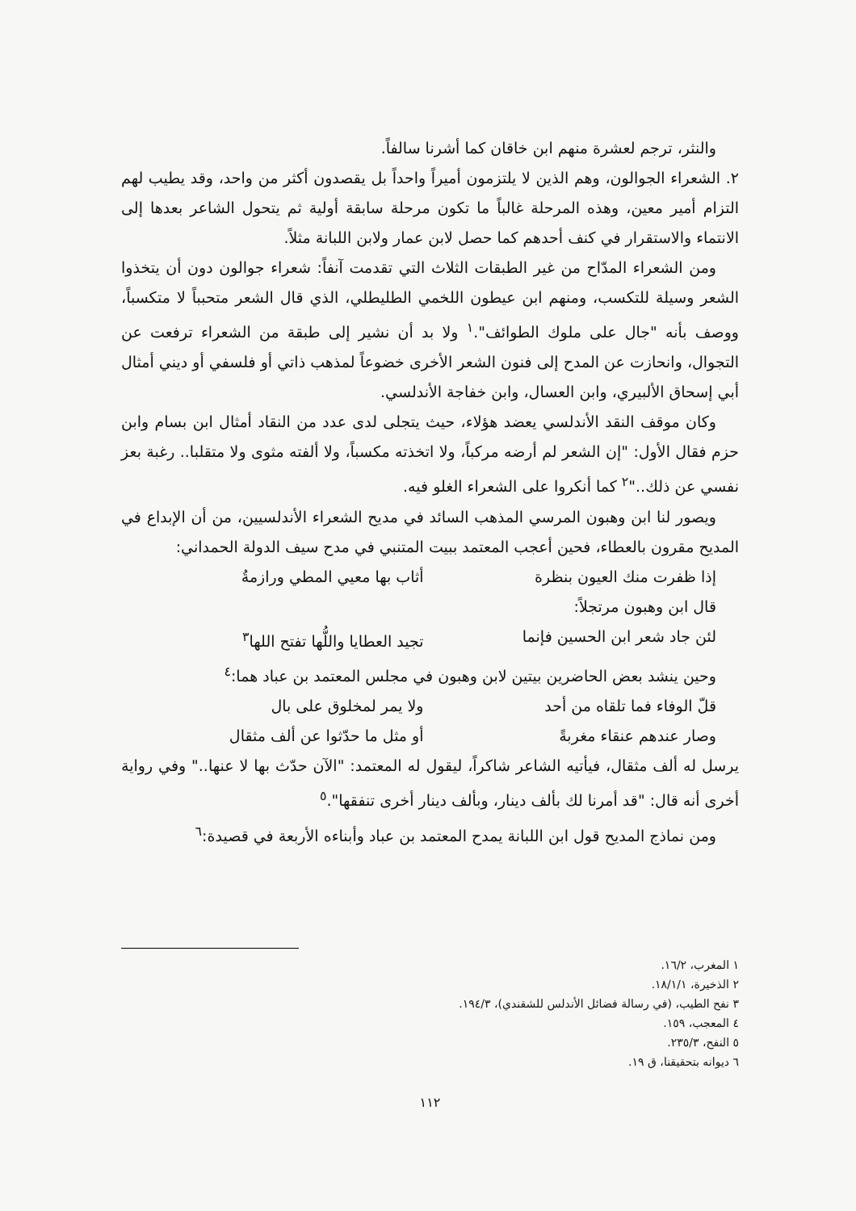والنثر، ترجم لعشرة منهم ابن خاقان كما أشرنا سالفاً.
٢. الشعراء الجوالون، وهم الذين لا يلتزمون أميراً واحداً بل يقصدون أكثر من واحد، وقد يطيب لهم التزام أمير معين، وهذه المرحلة غالباً ما تكون مرحلة سابقة أولية ثم يتحول الشاعر بعدها إلى الانتماء والاستقرار في كنف أحدهم كما حصل لابن عمار ولابن اللبانة مثلاً.
ومن الشعراء المدّاح من غير الطبقات الثلاث التي تقدمت آنفاً: شعراء جوالون دون أن يتخذوا الشعر وسيلة للتكسب، ومنهم ابن عيطون اللخمي الطليطلي، الذي قال الشعر متحبباً لا متكسباً، ووصف بأنه "جال على ملوك الطوائف".<sup>١</sup> ولا بد أن نشير إلى طبقة من الشعراء ترفعت عن التجوال، وانحازت عن المدح إلى فنون الشعر الأخرى خضوعاً لمذهب ذاتي أو فلسفي أو ديني أمثال أبي إسحاق الألبيري، وابن العسال، وابن خفاجة الأندلسي.
وكان موقف النقد الأندلسي يعضد هؤلاء، حيث يتجلى لدى عدد من النقاد أمثال ابن بسام وابن حزم فقال الأول: "إن الشعر لم أرضه مركباً، ولا اتخذته مكسباً، ولا ألفته مثوى ولا متقلبا.. رغبة بعز نفسي عن ذلك.."<sup>٢</sup> كما أنكروا على الشعراء الغلو فيه.
ويصور لنا ابن وهبون المرسي المذهب السائد في مديح الشعراء الأندلسيين، من أن الإبداع في المديح مقرون بالعطاء، فحين أعجب المعتمد ببيت المتنبي في مدح سيف الدولة الحمداني:
إذا ظفرت منك العيون بنظرة أثاب بها معيي المطي ورازمةُ
قال ابن وهبون مرتجلاً:
لئن جاد شعر ابن الحسين فإنما تجيد العطايا واللُّها تفتح اللها<sup>٣</sup>
وحين ينشد بعض الحاضرين بيتين لابن وهبون في مجلس المعتمد بن عباد هما:<sup>٤</sup>
قلّ الوفاء فما تلقاه من أحد ولا يمر لمخلوق على بال
وصار عندهم عنقاء مغربةً أو مثل ما حدّثوا عن ألف مثقال
يرسل له ألف مثقال، فيأتيه الشاعر شاكراً، ليقول له المعتمد: "الآن حدّث بها لا عنها.." وفي رواية أخرى أنه قال: "قد أمرنا لك بألف دينار، وبألف دينار أخرى تنفقها".<sup>٥</sup>
ومن نماذج المديح قول ابن اللبانة يمدح المعتمد بن عباد وأبناءه الأربعة في قصيدة:<sup>٦</sup>
١ المغرب، ١٦/٢.
٢ الذخيرة، ١٨/١/١.
٣ نفح الطيب، (في رسالة فضائل الأندلس للشقندي)، ١٩٤/٣.
٤ المعجب، ١٥٩.
٥ النفح، ٢٣٥/٣.
٦ ديوانه بتحقيقنا، ق ١٩.
١١٢